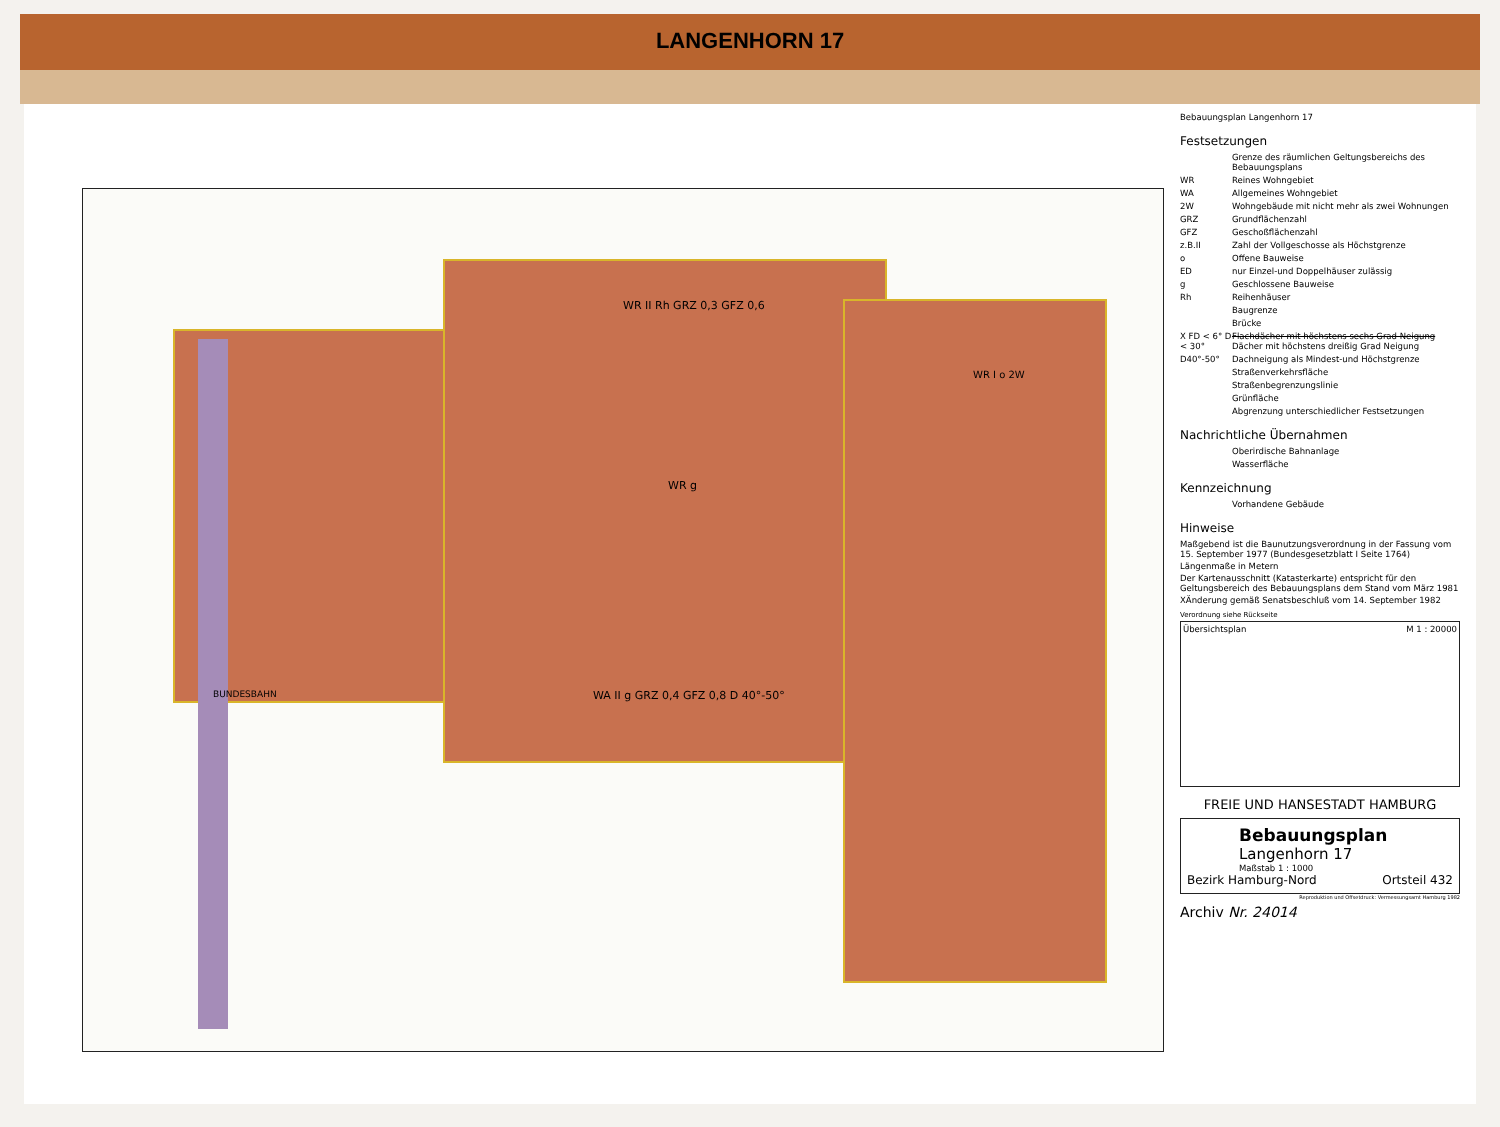LANGENHORN 17
WR II Rh GRZ 0,3 GFZ 0,6
WR g
WA II g GRZ 0,4 GFZ 0,8 D 40°-50°
WR I o 2W
BUNDESBAHN
Bebauungsplan Langenhorn 17
Festsetzungen
Grenze des räumlichen Geltungsbereichs des Bebauungsplans
WR Reines Wohngebiet
WA Allgemeines Wohngebiet
2W Wohngebäude mit nicht mehr als zwei Wohnungen
GRZ Grundflächenzahl
GFZ Geschoßflächenzahl
z.B.II Zahl der Vollgeschosse als Höchstgrenze
o Offene Bauweise
ED nur Einzel-und Doppelhäuser zulässig
g Geschlossene Bauweise
Rh Reihenhäuser
Baugrenze
Brücke
X FD < 6° D < 30° Flachdächer mit höchstens sechs Grad Neigung Dächer mit höchstens dreißig Grad Neigung
D40°-50° Dachneigung als Mindest-und Höchstgrenze
Straßenverkehrsfläche
Straßenbegrenzungslinie
Grünfläche
Abgrenzung unterschiedlicher Festsetzungen
Nachrichtliche Übernahmen
Oberirdische Bahnanlage
Wasserfläche
Kennzeichnung
Vorhandene Gebäude
Hinweise
Maßgebend ist die Baunutzungsverordnung in der Fassung vom 15. September 1977 (Bundesgesetzblatt I Seite 1764)
Längenmaße in Metern
Der Kartenausschnitt (Katasterkarte) entspricht für den Geltungsbereich des Bebauungsplans dem Stand vom März 1981
XÄnderung gemäß Senatsbeschluß vom 14. September 1982
Verordnung siehe Rückseite
Übersichtsplan M 1 : 20000
FREIE UND HANSESTADT HAMBURG
Bebauungsplan
Langenhorn 17
Maßstab 1 : 1000
Bezirk Hamburg-Nord Ortsteil 432
Reproduktion und Offsetdruck: Vermessungsamt Hamburg 1982
Archiv Nr. 24014